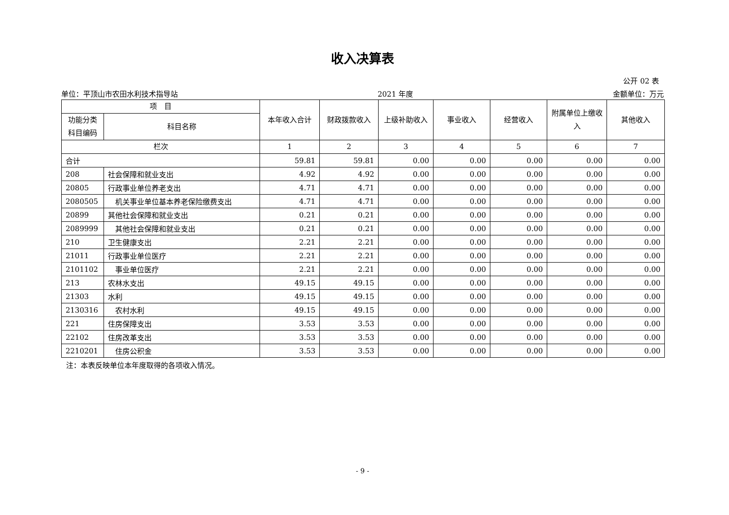收入决算表
公开 02 表
单位：平顶山市农田水利技术指导站 2021 年度 金额单位：万元
| 项 目 | | 本年收入合计 | 财政拨款收入 | 上级补助收入 | 事业收入 | 经营收入 | 附属单位上缴收入 | 其他收入 |
| --- | --- | --- | --- | --- | --- | --- | --- | --- |
| 功能分类科目编码 | 科目名称 | | | | | | | |
| 栏次 | | 1 | 2 | 3 | 4 | 5 | 6 | 7 |
| 合计 | | 59.81 | 59.81 | 0.00 | 0.00 | 0.00 | 0.00 | 0.00 |
| 208 | 社会保障和就业支出 | 4.92 | 4.92 | 0.00 | 0.00 | 0.00 | 0.00 | 0.00 |
| 20805 | 行政事业单位养老支出 | 4.71 | 4.71 | 0.00 | 0.00 | 0.00 | 0.00 | 0.00 |
| 2080505 | 机关事业单位基本养老保险缴费支出 | 4.71 | 4.71 | 0.00 | 0.00 | 0.00 | 0.00 | 0.00 |
| 20899 | 其他社会保障和就业支出 | 0.21 | 0.21 | 0.00 | 0.00 | 0.00 | 0.00 | 0.00 |
| 2089999 | 其他社会保障和就业支出 | 0.21 | 0.21 | 0.00 | 0.00 | 0.00 | 0.00 | 0.00 |
| 210 | 卫生健康支出 | 2.21 | 2.21 | 0.00 | 0.00 | 0.00 | 0.00 | 0.00 |
| 21011 | 行政事业单位医疗 | 2.21 | 2.21 | 0.00 | 0.00 | 0.00 | 0.00 | 0.00 |
| 2101102 | 事业单位医疗 | 2.21 | 2.21 | 0.00 | 0.00 | 0.00 | 0.00 | 0.00 |
| 213 | 农林水支出 | 49.15 | 49.15 | 0.00 | 0.00 | 0.00 | 0.00 | 0.00 |
| 21303 | 水利 | 49.15 | 49.15 | 0.00 | 0.00 | 0.00 | 0.00 | 0.00 |
| 2130316 | 农村水利 | 49.15 | 49.15 | 0.00 | 0.00 | 0.00 | 0.00 | 0.00 |
| 221 | 住房保障支出 | 3.53 | 3.53 | 0.00 | 0.00 | 0.00 | 0.00 | 0.00 |
| 22102 | 住房改革支出 | 3.53 | 3.53 | 0.00 | 0.00 | 0.00 | 0.00 | 0.00 |
| 2210201 | 住房公积金 | 3.53 | 3.53 | 0.00 | 0.00 | 0.00 | 0.00 | 0.00 |
注：本表反映单位本年度取得的各项收入情况。
- 9 -